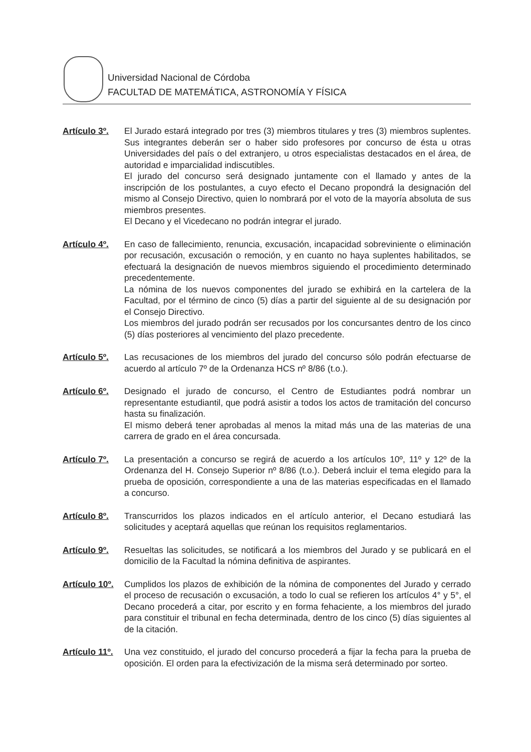Universidad Nacional de Córdoba
FACULTAD DE MATEMÁTICA, ASTRONOMÍA Y FÍSICA
Artículo 3º.
El Jurado estará integrado por tres (3) miembros titulares y tres (3) miembros suplentes. Sus integrantes deberán ser o haber sido profesores por concurso de ésta u otras Universidades del país o del extranjero, u otros especialistas destacados en el área, de autoridad e imparcialidad indiscutibles.
El jurado del concurso será designado juntamente con el llamado y antes de la inscripción de los postulantes, a cuyo efecto el Decano propondrá la designación del mismo al Consejo Directivo, quien lo nombrará por el voto de la mayoría absoluta de sus miembros presentes.
El Decano y el Vicedecano no podrán integrar el jurado.
Artículo 4º.
En caso de fallecimiento, renuncia, excusación, incapacidad sobreviniente o eliminación por recusación, excusación o remoción, y en cuanto no haya suplentes habilitados, se efectuará la designación de nuevos miembros siguiendo el procedimiento determinado precedentemente.
La nómina de los nuevos componentes del jurado se exhibirá en la cartelera de la Facultad, por el término de cinco (5) días a partir del siguiente al de su designación por el Consejo Directivo.
Los miembros del jurado podrán ser recusados por los concursantes dentro de los cinco (5) días posteriores al vencimiento del plazo precedente.
Artículo 5º.
Las recusaciones de los miembros del jurado del concurso sólo podrán efectuarse de acuerdo al artículo 7º de la Ordenanza HCS nº 8/86 (t.o.).
Artículo 6º.
Designado el jurado de concurso, el Centro de Estudiantes podrá nombrar un representante estudiantil, que podrá asistir a todos los actos de tramitación del concurso hasta su finalización.
El mismo deberá tener aprobadas al menos la mitad más una de las materias de una carrera de grado en el área concursada.
Artículo 7º.
La presentación a concurso se regirá de acuerdo a los artículos 10º, 11º y 12º de la Ordenanza del H. Consejo Superior nº 8/86 (t.o.). Deberá incluir el tema elegido para la prueba de oposición, correspondiente a una de las materias especificadas en el llamado a concurso.
Artículo 8º.
Transcurridos los plazos indicados en el artículo anterior, el Decano estudiará las solicitudes y aceptará aquellas que reúnan los requisitos reglamentarios.
Artículo 9º.
Resueltas las solicitudes, se notificará a los miembros del Jurado y se publicará en el domicilio de la Facultad la nómina definitiva de aspirantes.
Artículo 10º.
Cumplidos los plazos de exhibición de la nómina de componentes del Jurado y cerrado el proceso de recusación o excusación, a todo lo cual se refieren los artículos 4° y 5°, el Decano procederá a citar, por escrito y en forma fehaciente, a los miembros del jurado para constituir el tribunal en fecha determinada, dentro de los cinco (5) días siguientes al de la citación.
Artículo 11º.
Una vez constituido, el jurado del concurso procederá a fijar la fecha para la prueba de oposición. El orden para la efectivización de la misma será determinado por sorteo.